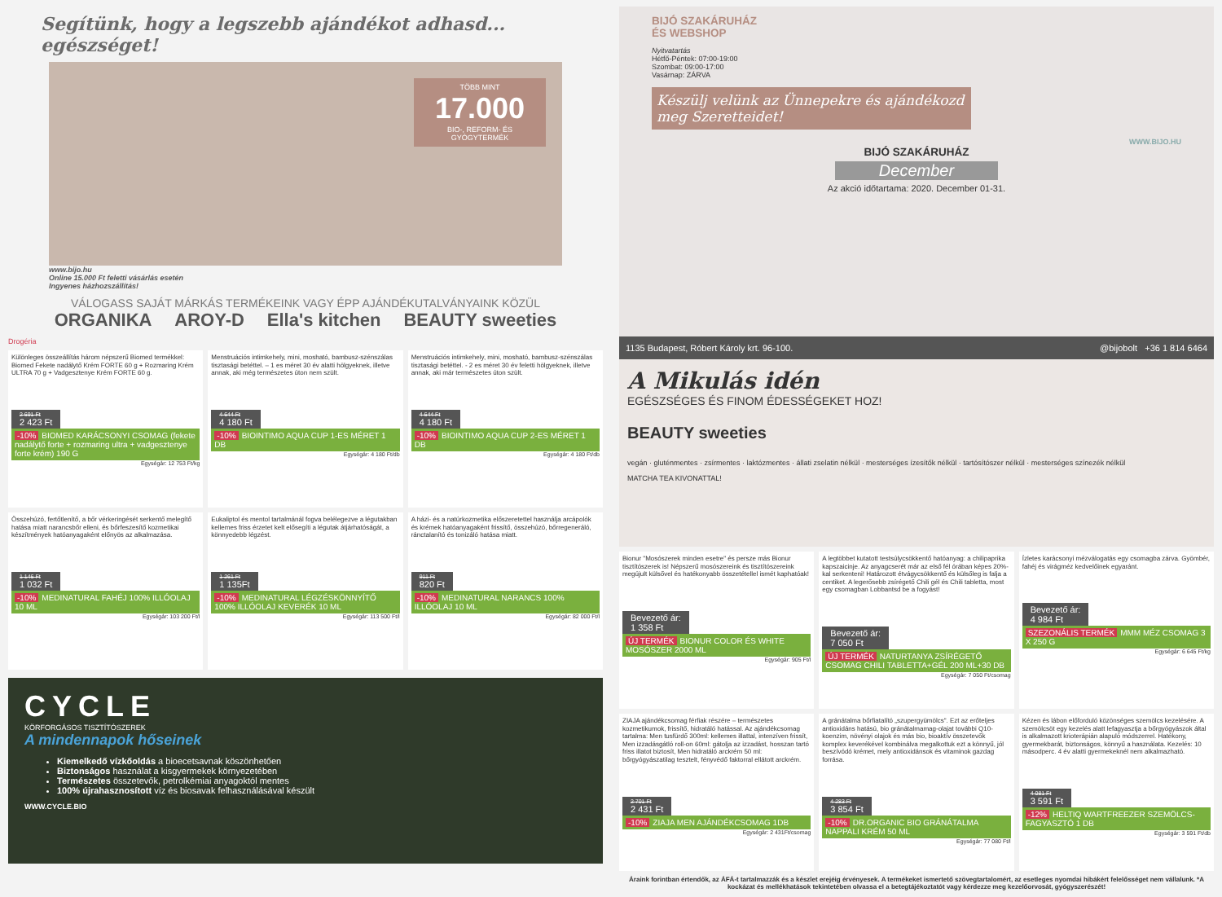Segítünk, hogy a legszebb ajándékot adhasd... egészséget!
TÖBB MINT
17.000
BIO-, REFORM- ÉS GYÓGYTERMÉK
www.bijo.hu
Online 15.000 Ft feletti vásárlás esetén
Ingyenes házhozszállítás!
VÁLOGASS SAJÁT MÁRKÁS TERMÉKEINK VAGY ÉPP AJÁNDÉKUTALVÁNYAINK KÖZÜL
ORGANIKA AROY-D Ella's kitchen BEAUTY sweeties
Drogéria
Különleges összeállítás három népszerű Biomed termékkel: Biomed Fekete nadálytő Krém FORTE 60 g + Rozmaring Krém ULTRA 70 g + Vadgesztenye Krém FORTE 60 g.
2 691 Ft 2 423 Ft
-10% BIOMED KARÁCSONYI CSOMAG (fekete nadálytő forte + rozmaring ultra + vadgesztenye forte krém) 190 G
Egységár: 12 753 Ft/kg
Menstruációs intimkehely, mini, mosható, bambusz-szénszálas tisztasági betéttel. – 1 es méret 30 év alatti hölgyeknek, illetve annak, aki még természetes úton nem szült.
4 644 Ft 4 180 Ft
-10% BIOINTIMO AQUA CUP 1-ES MÉRET 1 DB
Egységár: 4 180 Ft/db
Menstruációs intimkehely, mini, mosható, bambusz-szénszálas tisztasági betéttel. - 2 es méret 30 év feletti hölgyeknek, illetve annak, aki már természetes úton szült.
4 644 Ft 4 180 Ft
-10% BIOINTIMO AQUA CUP 2-ES MÉRET 1 DB
Egységár: 4 180 Ft/db
Összehúzó, fertőtlenítő, a bőr vérkeringését serkentő melegítő hatása miatt narancsbőr elleni, és bőrfeszesítő kozmetikai készítmények hatóanyagaként előnyös az alkalmazása.
1 146 Ft 1 032 Ft
-10% MEDINATURAL FAHÉJ 100% ILLÓOLAJ 10 ML
Egységár: 103 200 Ft/l
Eukaliptol és mentol tartalmánál fogva belélegezve a légutakban kellemes friss érzetet kelt elősegíti a légutak átjárhatóságát, a könnyedebb légzést.
1 261 Ft 1 135Ft
-10% MEDINATURAL LÉGZÉSKÖNNYÍTŐ 100% ILLÓOLAJ KEVERÉK 10 ML
Egységár: 113 500 Ft/l
A házi- és a natúrkozmetika előszeretettel használja arcápolók és krémek hatóanyagaként frissítő, összehúzó, bőrregeneráló, ránctalanító és tonizáló hatása miatt.
911 Ft 820 Ft
-10% MEDINATURAL NARANCS 100% ILLÓOLAJ 10 ML
Egységár: 82 000 Ft/l
CYCLE
KÖRFORGÁSOS TISZTÍTÓSZEREK
A mindennapok hőseinek
Kiemelkedő vízkőoldás a bioecetsavnak köszönhetően
Biztonságos használat a kisgyermekek környezetében
Természetes összetevők, petrolkémiai anyagoktól mentes
100% újrahasznosított víz és biosavak felhasználásával készült
WWW.CYCLE.BIO
BIJÓ SZAKÁRUHÁZ
ÉS WEBSHOP
Nyitvatartás
Hétfő-Péntek: 07:00-19:00
Szombat: 09:00-17:00
Vasárnap: ZÁRVA
Készülj velünk az Ünnepekre és ajándékozd meg Szeretteidet!
WWW.BIJO.HU
BIJÓ SZAKÁRUHÁZ
December
Az akció időtartama: 2020. December 01-31.
1135 Budapest, Róbert Károly krt. 96-100. @bijobolt +36 1 814 6464
A Mikulás idén
EGÉSZSÉGES ÉS FINOM ÉDESSÉGEKET HOZ!
BEAUTY sweeties
vegán · gluténmentes · zsírmentes · laktózmentes · állati zselatin nélkül · mesterséges ízesítők nélkül · tartósítószer nélkül · mesterséges színezék nélkül
MATCHA TEA KIVONATTAL!
Bionur "Mosószerek minden esetre" és persze más Bionur tisztítószerek is! Népszerű mosószereink és tisztítószereink megújult külsővel és hatékonyabb összetétellel ismét kaphatóak!
Bevezető ár:
1 358 Ft
ÚJ TERMÉK BIONUR COLOR ÉS WHITE MOSÓSZER 2000 ML
Egységár: 905 Ft/l
A legtöbbet kutatott testsúlycsökkentő hatóanyag: a chilipaprika kapszaicinje. Az anyagcserét már az első fél órában képes 20%-kal serkenteni! Határozott étvágycsökkentő és külsőleg is falja a centiket. A legerősebb zsírégető Chili gél és Chili tabletta, most egy csomagban Lobbantsd be a fogyást!
Bevezető ár:
7 050 Ft
ÚJ TERMÉK NATURTANYA ZSÍRÉGETŐ CSOMAG CHILI TABLETTA+GÉL 200 ML+30 DB
Egységár: 7 050 Ft/csomag
Ízletes karácsonyi mézválogatás egy csomagba zárva. Gyömbér, fahéj és virágméz kedvelőinek egyaránt.
Bevezető ár:
4 984 Ft
SZEZONÁLIS TERMÉK MMM MÉZ CSOMAG 3 X 250 G
Egységár: 6 645 Ft/kg
ZIAJA ajándékcsomag férfiak részére – természetes kozmetikumok, frissítő, hidratáló hatással. Az ajándékcsomag tartalma: Men tusfürdő 300ml: kellemes illattal, intenzíven frissít, Men izzadásgátló roll-on 60ml: gátolja az izzadást, hosszan tartó friss illatot biztosít, Men hidratáló arckrém 50 ml: bőrgyógyászatilag tesztelt, fényvédő faktorral ellátott arckrém.
2 701 Ft 2 431 Ft
-10% ZIAJA MEN AJÁNDÉKCSOMAG 1DB
Egységár: 2 431Ft/csomag
A gránátalma bőrfiatalító „szupergyümölcs". Ezt az erőteljes antioxidáns hatású, bio gránátalmamag-olajat további Q10-koenzim, növényi olajok és más bio, bioaktív összetevők komplex keverékével kombinálva megalkottuk ezt a könnyű, jól beszívódó krémet, mely antioxidánsok és vitaminok gazdag forrása.
4 283 Ft 3 854 Ft
-10% DR.ORGANIC BIO GRÁNÁTALMA NAPPALI KRÉM 50 ML
Egységár: 77 080 Ft/l
Kézen és lábon előforduló közönséges szemölcs kezelésére. A szemölcsöt egy kezelés alatt lefagyasztja a bőrgyógyászok által is alkalmazott krioterápián alapuló módszerrel. Hatékony, gyermekbarát, biztonságos, könnyű a használata. Kezelés: 10 másodperc. 4 év alatti gyermekeknél nem alkalmazható.
4 081 Ft 3 591 Ft
-12% HELTIQ WARTFREEZER SZEMÖLCS-FAGYASZTÓ 1 DB
Egységár: 3 591 Ft/db
Áraink forintban értendők, az ÁFÁ-t tartalmazzák és a készlet erejéig érvényesek. A termékeket ismertető szövegtartalomért, az esetleges nyomdai hibákért felelősséget nem vállalunk. *A kockázat és mellékhatások tekintetében olvassa el a betegtájékoztatót vagy kérdezze meg kezelőorvosát, gyógyszerészét!